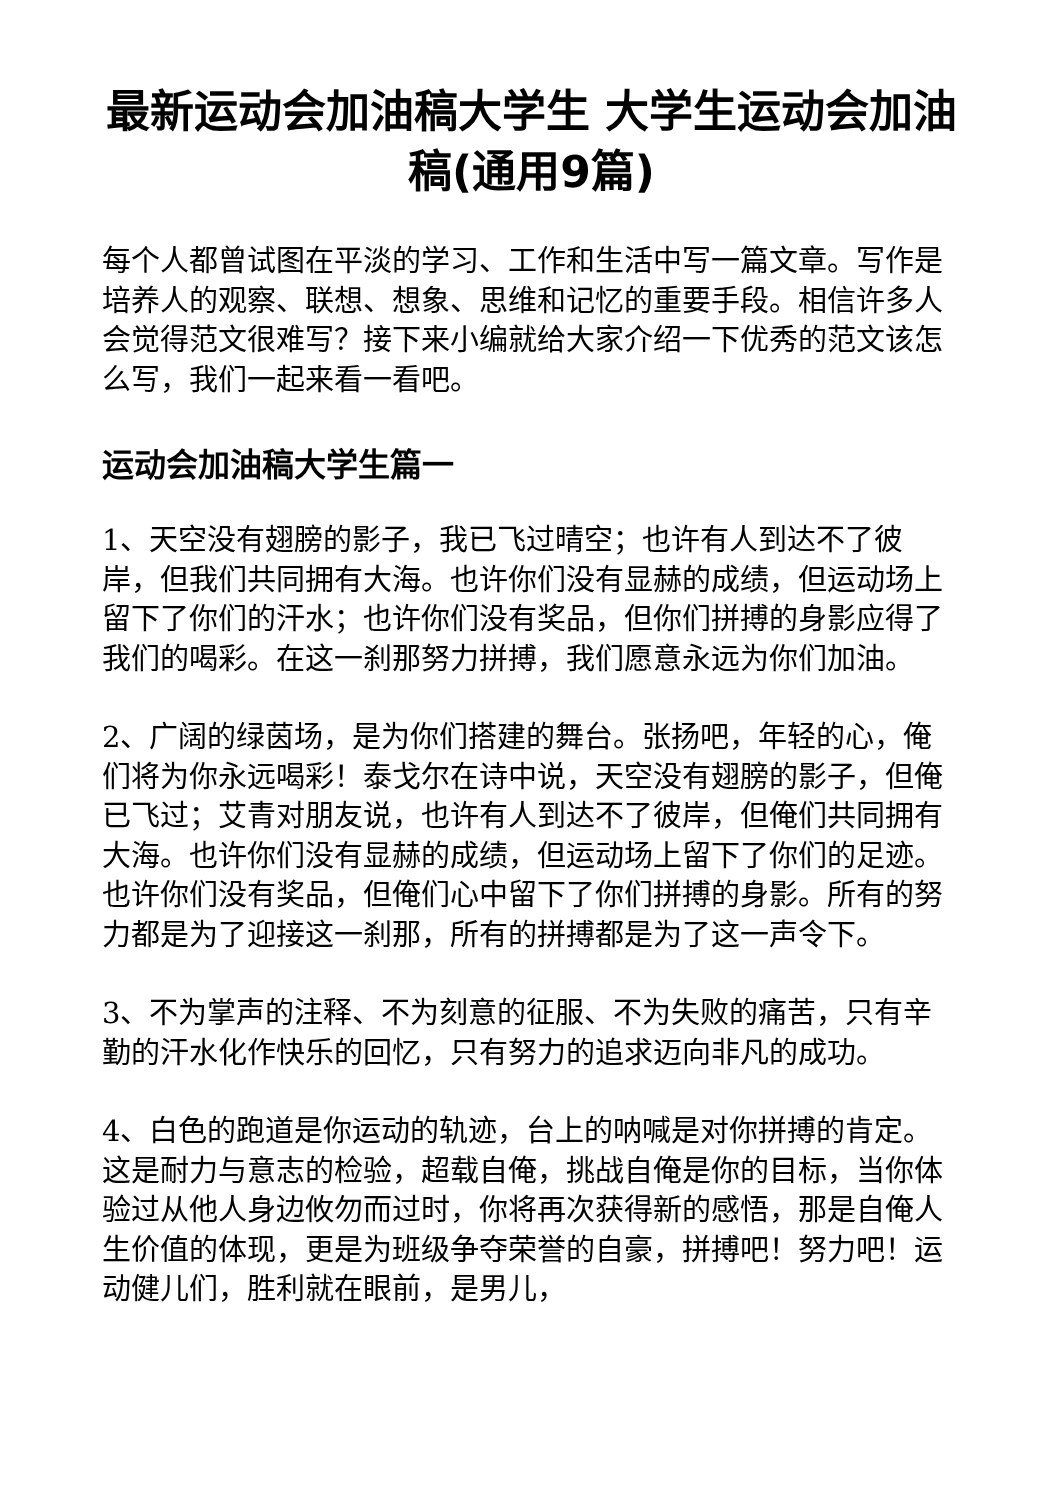最新运动会加油稿大学生 大学生运动会加油稿(通用9篇)
每个人都曾试图在平淡的学习、工作和生活中写一篇文章。写作是培养人的观察、联想、想象、思维和记忆的重要手段。相信许多人会觉得范文很难写？接下来小编就给大家介绍一下优秀的范文该怎么写，我们一起来看一看吧。
运动会加油稿大学生篇一
1、天空没有翅膀的影子，我已飞过晴空；也许有人到达不了彼岸，但我们共同拥有大海。也许你们没有显赫的成绩，但运动场上留下了你们的汗水；也许你们没有奖品，但你们拼搏的身影应得了我们的喝彩。在这一刹那努力拼搏，我们愿意永远为你们加油。
2、广阔的绿茵场，是为你们搭建的舞台。张扬吧，年轻的心，俺们将为你永远喝彩！泰戈尔在诗中说，天空没有翅膀的影子，但俺已飞过；艾青对朋友说，也许有人到达不了彼岸，但俺们共同拥有大海。也许你们没有显赫的成绩，但运动场上留下了你们的足迹。也许你们没有奖品，但俺们心中留下了你们拼搏的身影。所有的努力都是为了迎接这一刹那，所有的拼搏都是为了这一声令下。
3、不为掌声的注释、不为刻意的征服、不为失败的痛苦，只有辛勤的汗水化作快乐的回忆，只有努力的追求迈向非凡的成功。
4、白色的跑道是你运动的轨迹，台上的呐喊是对你拼搏的肯定。这是耐力与意志的检验，超载自俺，挑战自俺是你的目标，当你体验过从他人身边攸勿而过时，你将再次获得新的感悟，那是自俺人生价值的体现，更是为班级争夺荣誉的自豪，拼搏吧！努力吧！运动健儿们，胜利就在眼前，是男儿，